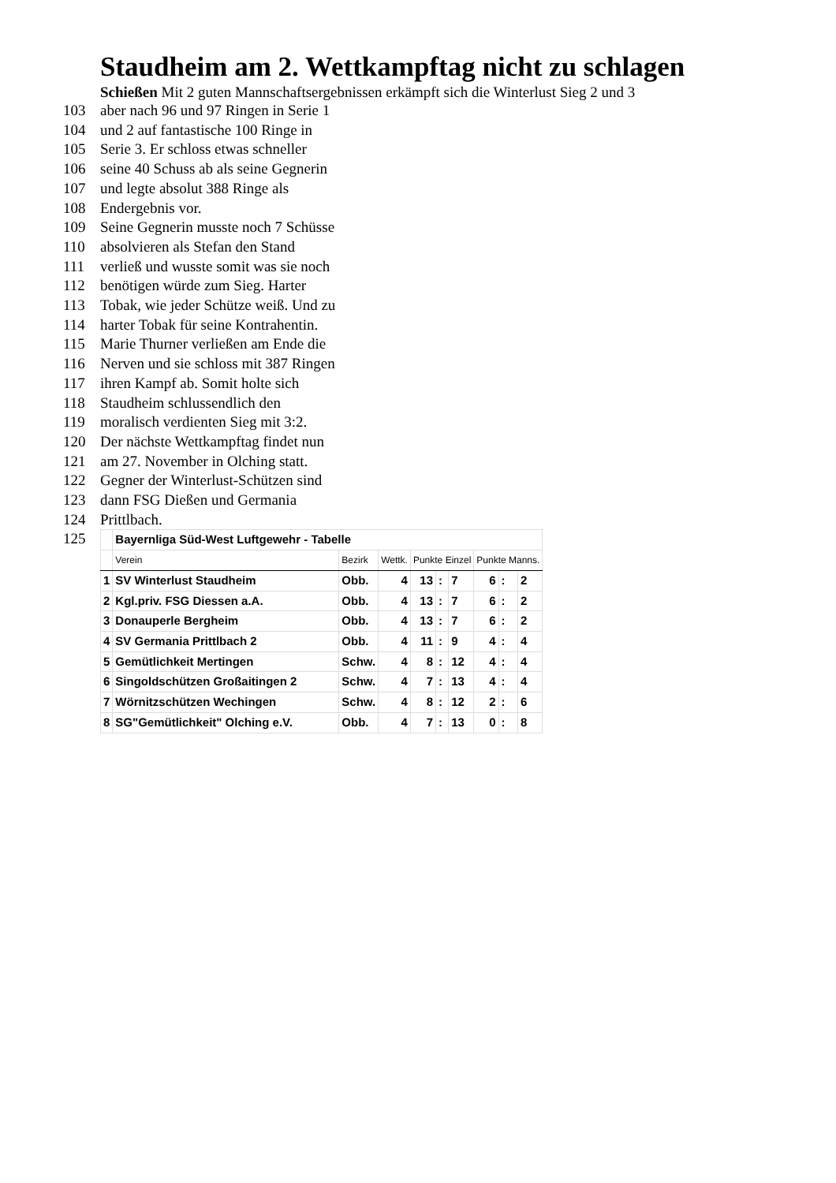Staudheim am 2. Wettkampftag nicht zu schlagen
Schießen Mit 2 guten Mannschaftsergebnissen erkämpft sich die Winterlust Sieg 2 und 3
103 aber nach 96 und 97 Ringen in Serie 1
104 und 2 auf fantastische 100 Ringe in
105 Serie 3. Er schloss etwas schneller
106 seine 40 Schuss ab als seine Gegnerin
107 und legte absolut 388 Ringe als
108 Endergebnis vor.
109 Seine Gegnerin musste noch 7 Schüsse
110 absolvieren als Stefan den Stand
111 verließ und wusste somit was sie noch
112 benötigen würde zum Sieg. Harter
113 Tobak, wie jeder Schütze weiß. Und zu
114 harter Tobak für seine Kontrahentin.
115 Marie Thurner verließen am Ende die
116 Nerven und sie schloss mit 387 Ringen
117 ihren Kampf ab. Somit holte sich
118 Staudheim schlussendlich den
119 moralisch verdienten Sieg mit 3:2.
120 Der nächste Wettkampftag findet nun
121 am 27. November in Olching statt.
122 Gegner der Winterlust-Schützen sind
123 dann FSG Dießen und Germania
124 Prittlbach.
125
| | Bayernliga Süd-West Luftgewehr - Tabelle | | | | | | | | |
| | Verein | Bezirk | Wettk. | Punkte Einzel | | | Punkte Manns. | | |
| 1 | SV Winterlust Staudheim | Obb. | 4 | 13 | : | 7 | 6 | : | 2 |
| 2 | Kgl.priv. FSG Diessen a.A. | Obb. | 4 | 13 | : | 7 | 6 | : | 2 |
| 3 | Donauperle Bergheim | Obb. | 4 | 13 | : | 7 | 6 | : | 2 |
| 4 | SV Germania Prittlbach 2 | Obb. | 4 | 11 | : | 9 | 4 | : | 4 |
| 5 | Gemütlichkeit Mertingen | Schw. | 4 | 8 | : | 12 | 4 | : | 4 |
| 6 | Singoldschützen Großaitingen 2 | Schw. | 4 | 7 | : | 13 | 4 | : | 4 |
| 7 | Wörnitzschützen Wechingen | Schw. | 4 | 8 | : | 12 | 2 | : | 6 |
| 8 | SG"Gemütlichkeit" Olching e.V. | Obb. | 4 | 7 | : | 13 | 0 | : | 8 |